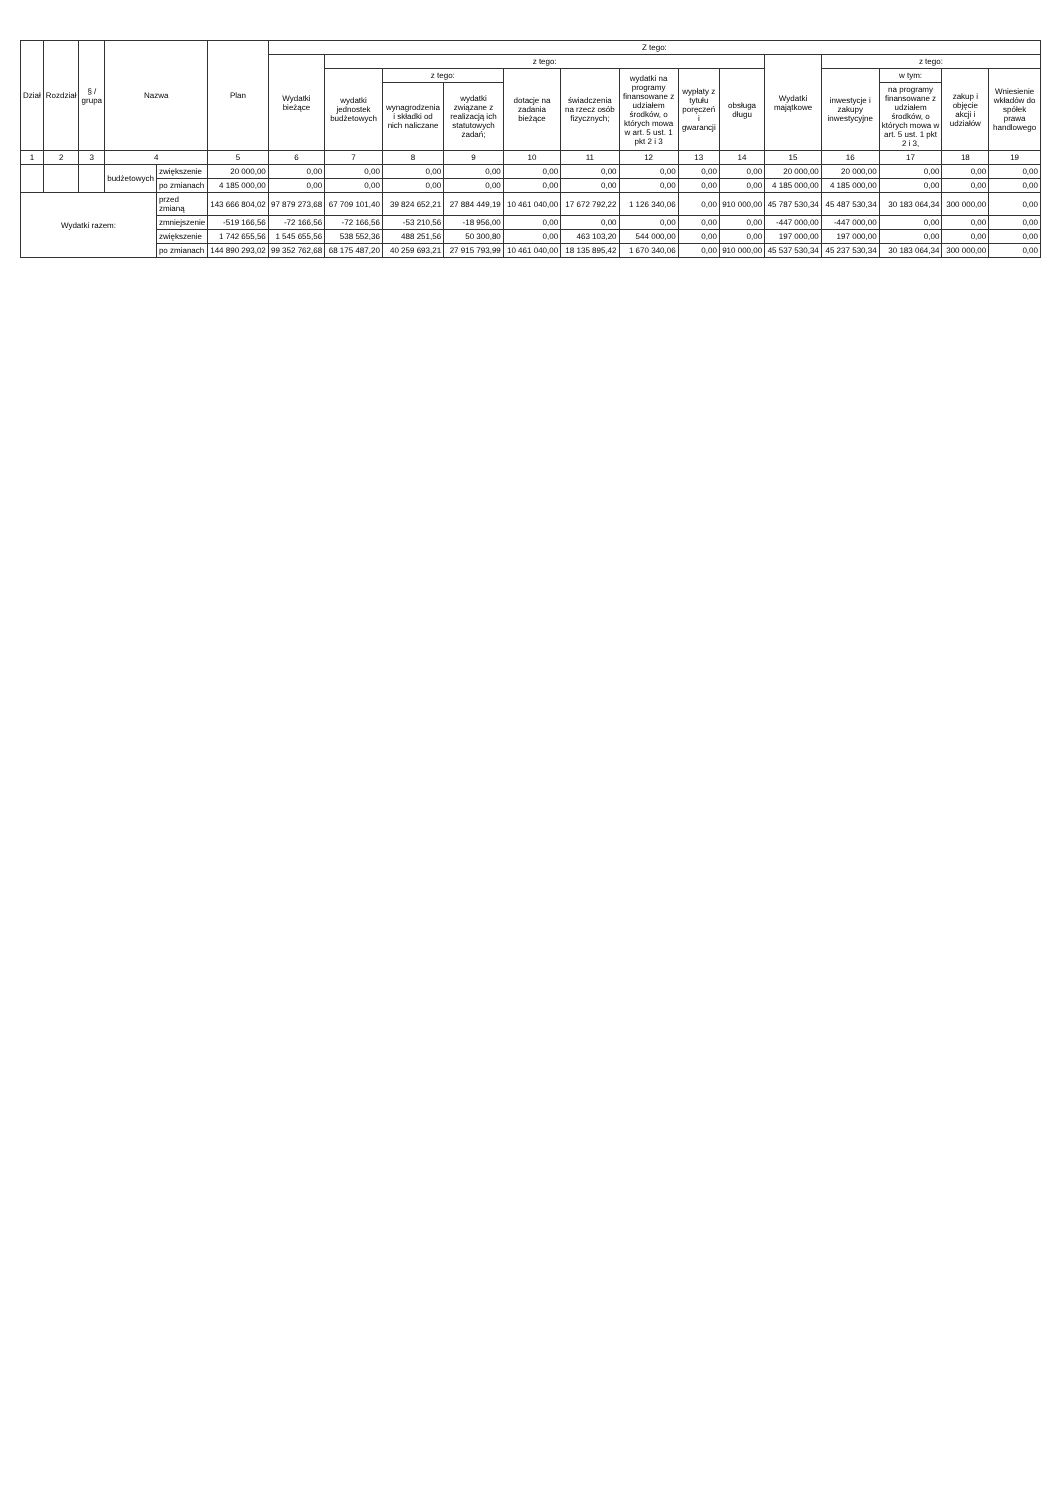| Dział | Rozdział | § / grupa | Nazwa | | Plan | Z tego: | | | | | | | | | | | | | |
| --- | --- | --- | --- | --- | --- | --- | --- | --- | --- | --- | --- | --- | --- | --- | --- | --- | --- | --- | --- |
| | | | | | | Wydatki bieżące | z tego: | | | | | | | | Wydatki majątkowe | z tego: | | | |
| | | | | | | | wydatki jednostek budżetowych | z tego: | | dotacje na zadania bieżące | świadczenia na rzecz osób fizycznych; | wydatki na programy finansowane z udziałem środków, o których mowa w art. 5 ust. 1 pkt 2 i 3 | wypłaty z tytułu poręczeń i gwarancji | obsługa długu | | inwestycje i zakupy inwestycyjne | w tym: | zakup i objęcie akcji i udziałów | Wniesienie wkładów do spółek prawa handlowego |
| | | | | | | | | wynagrodzenia i składki od nich naliczane | wydatki związane z realizacją ich statutowych zadań; | | | | | | | | na programy finansowane z udziałem środków, o których mowa w art. 5 ust. 1 pkt 2 i 3, | | |
| 1 | 2 | 3 | 4 | | 5 | 6 | 7 | 8 | 9 | 10 | 11 | 12 | 13 | 14 | 15 | 16 | 17 | 18 | 19 |
| | | | budżetowych | zwiększenie | 20 000,00 | 0,00 | 0,00 | 0,00 | 0,00 | 0,00 | 0,00 | 0,00 | 0,00 | 0,00 | 20 000,00 | 20 000,00 | 0,00 | 0,00 | 0,00 |
| | | | | po zmianach | 4 185 000,00 | 0,00 | 0,00 | 0,00 | 0,00 | 0,00 | 0,00 | 0,00 | 0,00 | 0,00 | 4 185 000,00 | 4 185 000,00 | 0,00 | 0,00 | 0,00 |
| Wydatki razem: | | | | przed zmianą | 143 666 804,02 | 97 879 273,68 | 67 709 101,40 | 39 824 652,21 | 27 884 449,19 | 10 461 040,00 | 17 672 792,22 | 1 126 340,06 | 0,00 | 910 000,00 | 45 787 530,34 | 45 487 530,34 | 30 183 064,34 | 300 000,00 | 0,00 |
| | | | | zmniejszenie | -519 166,56 | -72 166,56 | -72 166,56 | -53 210,56 | -18 956,00 | 0,00 | 0,00 | 0,00 | 0,00 | 0,00 | -447 000,00 | -447 000,00 | 0,00 | 0,00 | 0,00 |
| | | | | zwiększenie | 1 742 655,56 | 1 545 655,56 | 538 552,36 | 488 251,56 | 50 300,80 | 0,00 | 463 103,20 | 544 000,00 | 0,00 | 0,00 | 197 000,00 | 197 000,00 | 0,00 | 0,00 | 0,00 |
| | | | | po zmianach | 144 890 293,02 | 99 352 762,68 | 68 175 487,20 | 40 259 693,21 | 27 915 793,99 | 10 461 040,00 | 18 135 895,42 | 1 670 340,06 | 0,00 | 910 000,00 | 45 537 530,34 | 45 237 530,34 | 30 183 064,34 | 300 000,00 | 0,00 |